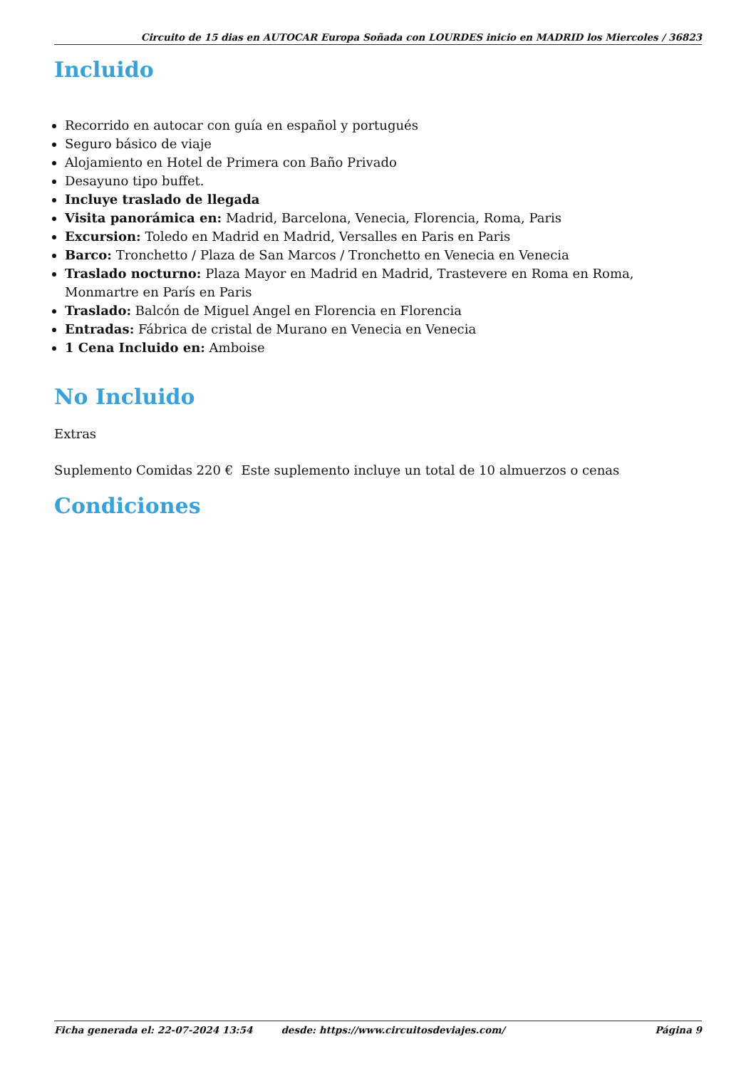Circuito de 15 dias en AUTOCAR Europa Soñada con LOURDES inicio en MADRID los Miercoles / 36823
Incluido
Recorrido en autocar con guía en español y portugués
Seguro básico de viaje
Alojamiento en Hotel de Primera con Baño Privado
Desayuno tipo buffet.
Incluye traslado de llegada
Visita panorámica en: Madrid, Barcelona, Venecia, Florencia, Roma, Paris
Excursion: Toledo en Madrid en Madrid, Versalles en Paris en Paris
Barco: Tronchetto / Plaza de San Marcos / Tronchetto en Venecia en Venecia
Traslado nocturno: Plaza Mayor en Madrid en Madrid, Trastevere en Roma en Roma, Monmartre en París en Paris
Traslado: Balcón de Miguel Angel en Florencia en Florencia
Entradas: Fábrica de cristal de Murano en Venecia en Venecia
1 Cena Incluido en: Amboise
No Incluido
Extras
Suplemento Comidas 220 € Este suplemento incluye un total de 10 almuerzos o cenas
Condiciones
Ficha generada el: 22-07-2024 13:54 desde: https://www.circuitosdeviajes.com/ Página 9